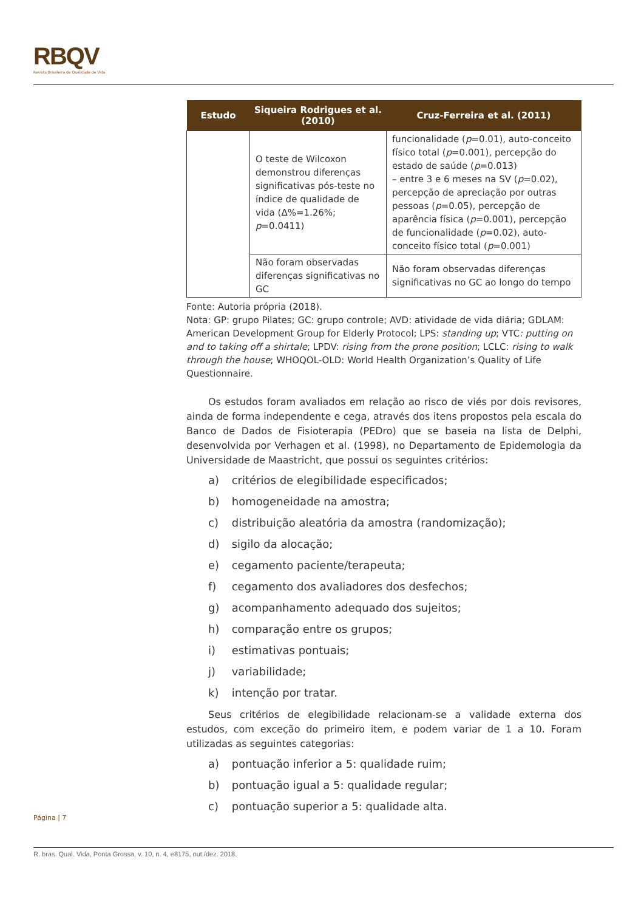RBQV
Revista Brasileira de Qualidade de Vida
| Estudo | Siqueira Rodrigues et al. (2010) | Cruz-Ferreira et al. (2011) |
| --- | --- | --- |
| | O teste de Wilcoxon demonstrou diferenças significativas pós-teste no índice de qualidade de vida (Δ%=1.26%; p =0.0411) | funcionalidade ( p =0.01), auto-conceito físico total ( p =0.001), percepção do estado de saúde ( p =0.013) – entre 3 e 6 meses na SV ( p =0.02), percepção de apreciação por outras pessoas ( p =0.05), percepção de aparência física ( p =0.001), percepção de funcionalidade ( p =0.02), auto- conceito físico total ( p =0.001) |
| | Não foram observadas diferenças significativas no GC | Não foram observadas diferenças significativas no GC ao longo do tempo |
Fonte: Autoria própria (2018).
Nota: GP: grupo Pilates; GC: grupo controle; AVD: atividade de vida diária; GDLAM: American Development Group for Elderly Protocol; LPS: standing up; VTC: putting on and to taking off a shirtale; LPDV: rising from the prone position; LCLC: rising to walk through the house; WHOQOL-OLD: World Health Organization’s Quality of Life Questionnaire.
Os estudos foram avaliados em relação ao risco de viés por dois revisores, ainda de forma independente e cega, através dos itens propostos pela escala do Banco de Dados de Fisioterapia (PEDro) que se baseia na lista de Delphi, desenvolvida por Verhagen et al. (1998), no Departamento de Epidemologia da Universidade de Maastricht, que possui os seguintes critérios:
a) critérios de elegibilidade especificados;
b) homogeneidade na amostra;
c) distribuição aleatória da amostra (randomização);
d) sigilo da alocação;
e) cegamento paciente/terapeuta;
f) cegamento dos avaliadores dos desfechos;
g) acompanhamento adequado dos sujeitos;
h) comparação entre os grupos;
i) estimativas pontuais;
j) variabilidade;
k) intenção por tratar.
Seus critérios de elegibilidade relacionam-se a validade externa dos estudos, com exceção do primeiro item, e podem variar de 1 a 10. Foram utilizadas as seguintes categorias:
a) pontuação inferior a 5: qualidade ruim;
b) pontuação igual a 5: qualidade regular;
c) pontuação superior a 5: qualidade alta.
Página | 7
R. bras. Qual. Vida, Ponta Grossa, v. 10, n. 4, e8175, out./dez. 2018.